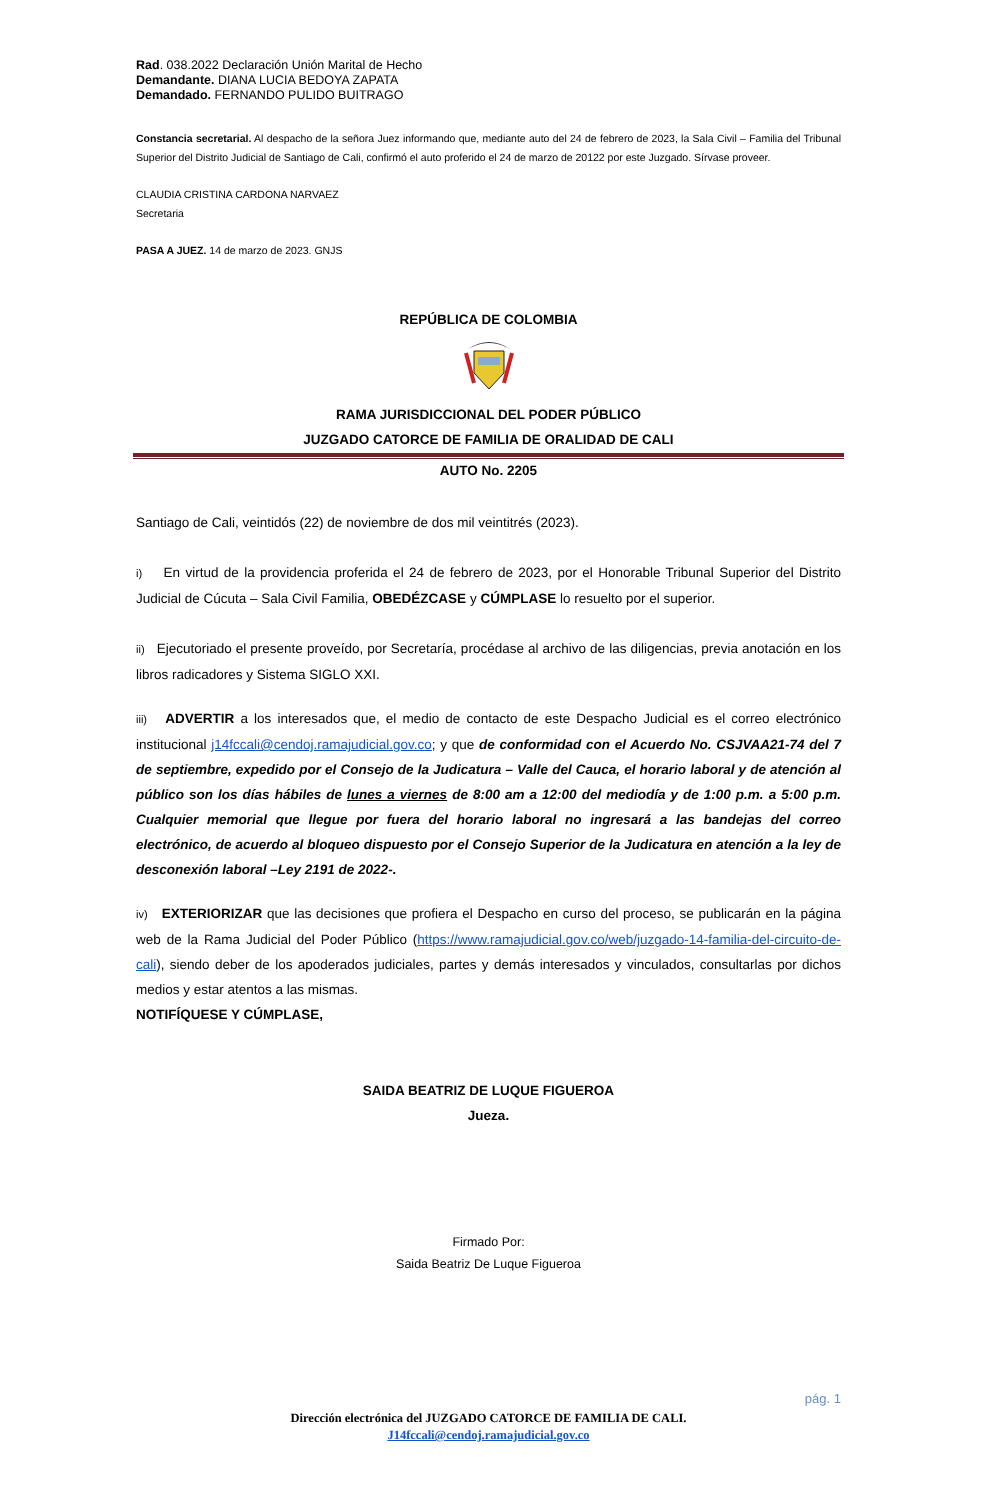Rad. 038.2022 Declaración Unión Marital de Hecho
Demandante. DIANA LUCIA BEDOYA ZAPATA
Demandado. FERNANDO PULIDO BUITRAGO
Constancia secretarial. Al despacho de la señora Juez informando que, mediante auto del 24 de febrero de 2023, la Sala Civil – Familia del Tribunal Superior del Distrito Judicial de Santiago de Cali, confirmó el auto proferido el 24 de marzo de 20122 por este Juzgado. Sírvase proveer.
CLAUDIA CRISTINA CARDONA NARVAEZ
Secretaria
PASA A JUEZ. 14 de marzo de 2023. GNJS
REPÚBLICA DE COLOMBIA
RAMA JURISDICCIONAL DEL PODER PÚBLICO
JUZGADO CATORCE DE FAMILIA DE ORALIDAD DE CALI
AUTO No. 2205
Santiago de Cali, veintidós (22) de noviembre de dos mil veintitrés (2023).
i) En virtud de la providencia proferida el 24 de febrero de 2023, por el Honorable Tribunal Superior del Distrito Judicial de Cúcuta – Sala Civil Familia, OBEDÉZCASE y CÚMPLASE lo resuelto por el superior.
ii) Ejecutoriado el presente proveído, por Secretaría, procédase al archivo de las diligencias, previa anotación en los libros radicadores y Sistema SIGLO XXI.
iii) ADVERTIR a los interesados que, el medio de contacto de este Despacho Judicial es el correo electrónico institucional j14fccali@cendoj.ramajudicial.gov.co; y que de conformidad con el Acuerdo No. CSJVAA21-74 del 7 de septiembre, expedido por el Consejo de la Judicatura – Valle del Cauca, el horario laboral y de atención al público son los días hábiles de lunes a viernes de 8:00 am a 12:00 del mediodía y de 1:00 p.m. a 5:00 p.m. Cualquier memorial que llegue por fuera del horario laboral no ingresará a las bandejas del correo electrónico, de acuerdo al bloqueo dispuesto por el Consejo Superior de la Judicatura en atención a la ley de desconexión laboral –Ley 2191 de 2022-.
iv) EXTERIORIZAR que las decisiones que profiera el Despacho en curso del proceso, se publicarán en la página web de la Rama Judicial del Poder Público (https://www.ramajudicial.gov.co/web/juzgado-14-familia-del-circuito-de-cali), siendo deber de los apoderados judiciales, partes y demás interesados y vinculados, consultarlas por dichos medios y estar atentos a las mismas.
NOTIFÍQUESE Y CÚMPLASE,
SAIDA BEATRIZ DE LUQUE FIGUEROA
Jueza.
Firmado Por:
Saida Beatriz De Luque Figueroa
pág. 1
Dirección electrónica del JUZGADO CATORCE DE FAMILIA DE CALI.
J14fccali@cendoj.ramajudicial.gov.co